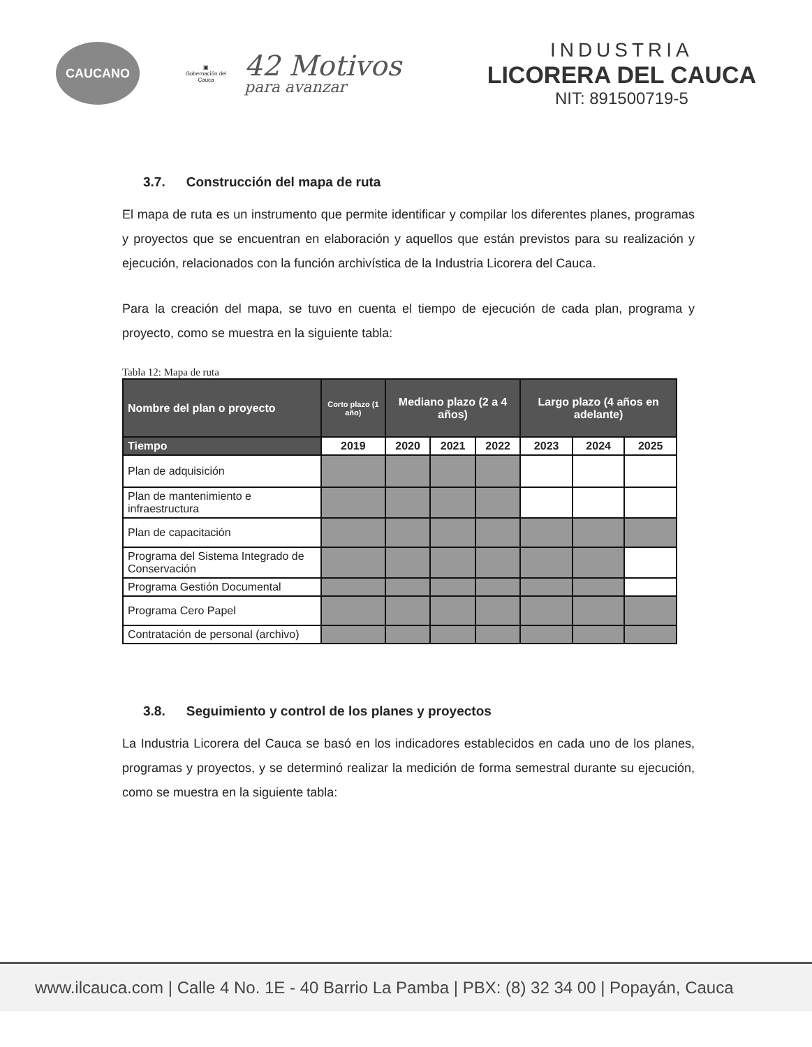CAUCANO
▣
Gobernación del Cauca
42 Motivos
para avanzar
INDUSTRIA
LICORERA DEL CAUCA
NIT: 891500719-5
3.7. Construcción del mapa de ruta
El mapa de ruta es un instrumento que permite identificar y compilar los diferentes planes, programas y proyectos que se encuentran en elaboración y aquellos que están previstos para su realización y ejecución, relacionados con la función archivística de la Industria Licorera del Cauca.
Para la creación del mapa, se tuvo en cuenta el tiempo de ejecución de cada plan, programa y proyecto, como se muestra en la siguiente tabla:
Tabla 12: Mapa de ruta
| Nombre del plan o proyecto | Corto plazo (1 año) | Mediano plazo (2 a 4 años) | | | Largo plazo (4 años en adelante) | | |
| --- | --- | --- | --- | --- | --- | --- | --- |
| Tiempo | 2019 | 2020 | 2021 | 2022 | 2023 | 2024 | 2025 |
| Plan de adquisición | | | | | | | |
| Plan de mantenimiento e infraestructura | | | | | | | |
| Plan de capacitación | | | | | | | |
| Programa del Sistema Integrado de Conservación | | | | | | | |
| Programa Gestión Documental | | | | | | | |
| Programa Cero Papel | | | | | | | |
| Contratación de personal (archivo) | | | | | | | |
3.8. Seguimiento y control de los planes y proyectos
La Industria Licorera del Cauca se basó en los indicadores establecidos en cada uno de los planes, programas y proyectos, y se determinó realizar la medición de forma semestral durante su ejecución, como se muestra en la siguiente tabla:
www.ilcauca.com | Calle 4 No. 1E - 40 Barrio La Pamba | PBX: (8) 32 34 00 | Popayán, Cauca